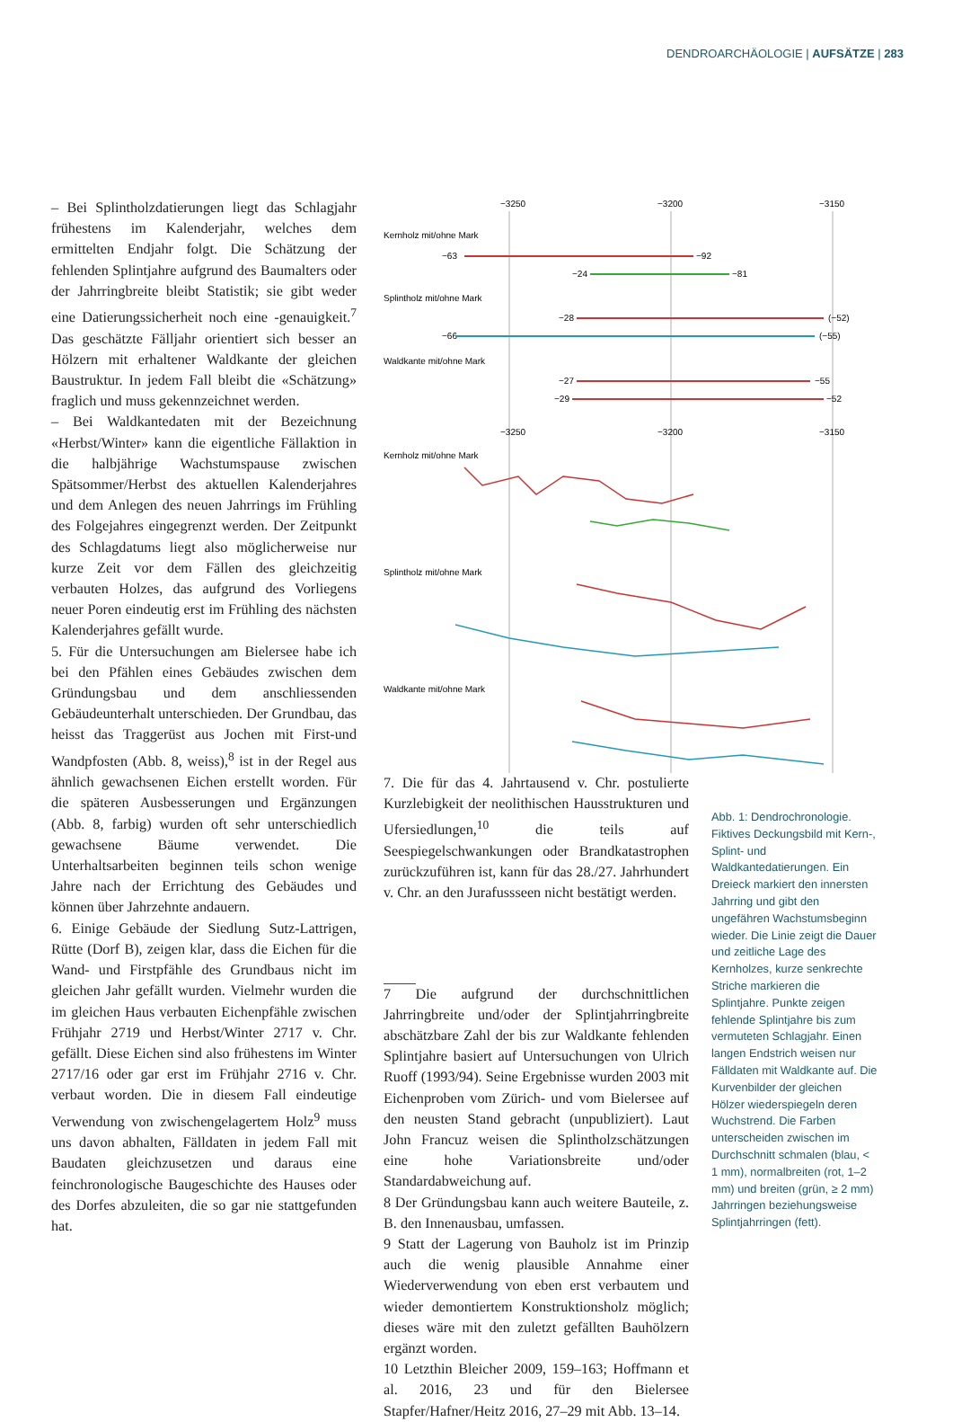DENDROARCHÄOLOGIE | AUFSÄTZE | 283
– Bei Splintholzdatierungen liegt das Schlagjahr frühestens im Kalenderjahr, welches dem ermittelten Endjahr folgt. Die Schätzung der fehlenden Splintjahre aufgrund des Baumalters oder der Jahrringbreite bleibt Statistik; sie gibt weder eine Datierungssicherheit noch eine -genauigkeit.<sup>7</sup> Das geschätzte Fälljahr orientiert sich besser an Hölzern mit erhaltener Waldkante der gleichen Baustruktur. In jedem Fall bleibt die «Schätzung» fraglich und muss gekennzeichnet werden.
– Bei Waldkantedaten mit der Bezeichnung «Herbst/Winter» kann die eigentliche Fällaktion in die halbjährige Wachstumspause zwischen Spätsommer/Herbst des aktuellen Kalenderjahres und dem Anlegen des neuen Jahrrings im Frühling des Folgejahres eingegrenzt werden. Der Zeitpunkt des Schlagdatums liegt also möglicherweise nur kurze Zeit vor dem Fällen des gleichzeitig verbauten Holzes, das aufgrund des Vorliegens neuer Poren eindeutig erst im Frühling des nächsten Kalenderjahres gefällt wurde.
5. Für die Untersuchungen am Bielersee habe ich bei den Pfählen eines Gebäudes zwischen dem Gründungsbau und dem anschliessenden Gebäudeunterhalt unterschieden. Der Grundbau, das heisst das Traggerüst aus Jochen mit First-und Wandpfosten (Abb. 8, weiss),<sup>8</sup> ist in der Regel aus ähnlich gewachsenen Eichen erstellt worden. Für die späteren Ausbesserungen und Ergänzungen (Abb. 8, farbig) wurden oft sehr unterschiedlich gewachsene Bäume verwendet. Die Unterhaltsarbeiten beginnen teils schon wenige Jahre nach der Errichtung des Gebäudes und können über Jahrzehnte andauern.
6. Einige Gebäude der Siedlung Sutz-Lattrigen, Rütte (Dorf B), zeigen klar, dass die Eichen für die Wand- und Firstpfähle des Grundbaus nicht im gleichen Jahr gefällt wurden. Vielmehr wurden die im gleichen Haus verbauten Eichenpfähle zwischen Frühjahr 2719 und Herbst/Winter 2717 v. Chr. gefällt. Diese Eichen sind also frühestens im Winter 2717/16 oder gar erst im Frühjahr 2716 v. Chr. verbaut worden. Die in diesem Fall eindeutige Verwendung von zwischengelagertem Holz<sup>9</sup> muss uns davon abhalten, Fälldaten in jedem Fall mit Baudaten gleichzusetzen und daraus eine feinchronologische Baugeschichte des Hauses oder des Dorfes abzuleiten, die so gar nie stattgefunden hat.
−3250
−3200
−3150
Kernholz mit/ohne Mark
−63
−92
−24
−81
Splintholz mit/ohne Mark
−28
(−52)
−66
(−55)
Waldkante mit/ohne Mark
−27
−55
−29
−52
−3250
−3200
−3150
Kernholz mit/ohne Mark
Splintholz mit/ohne Mark
Waldkante mit/ohne Mark
7. Die für das 4. Jahrtausend v. Chr. postulierte Kurzlebigkeit der neolithischen Hausstrukturen und Ufersiedlungen,<sup>10</sup> die teils auf Seespiegelschwankungen oder Brandkatastrophen zurückzuführen ist, kann für das 28./27. Jahrhundert v. Chr. an den Jurafussseen nicht bestätigt werden.
7 Die aufgrund der durchschnittlichen Jahrringbreite und/oder der Splintjahrringbreite abschätzbare Zahl der bis zur Waldkante fehlenden Splintjahre basiert auf Untersuchungen von Ulrich Ruoff (1993/94). Seine Ergebnisse wurden 2003 mit Eichenproben vom Zürich- und vom Bielersee auf den neusten Stand gebracht (unpubliziert). Laut John Francuz weisen die Splintholzschätzungen eine hohe Variationsbreite und/oder Standardabweichung auf.
8 Der Gründungsbau kann auch weitere Bauteile, z. B. den Innenausbau, umfassen.
9 Statt der Lagerung von Bauholz ist im Prinzip auch die wenig plausible Annahme einer Wiederverwendung von eben erst verbautem und wieder demontiertem Konstruktionsholz möglich; dieses wäre mit den zuletzt gefällten Bauhölzern ergänzt worden.
10 Letzthin Bleicher 2009, 159–163; Hoffmann et al. 2016, 23 und für den Bielersee Stapfer/Hafner/Heitz 2016, 27–29 mit Abb. 13–14.
Abb. 1: Dendrochronologie. Fiktives Deckungsbild mit Kern-, Splint- und Waldkantedatierungen. Ein Dreieck markiert den innersten Jahrring und gibt den ungefähren Wachstumsbeginn wieder. Die Linie zeigt die Dauer und zeitliche Lage des Kernholzes, kurze senkrechte Striche markieren die Splintjahre. Punkte zeigen fehlende Splintjahre bis zum vermuteten Schlagjahr. Einen langen Endstrich weisen nur Fälldaten mit Waldkante auf. Die Kurvenbilder der gleichen Hölzer wiederspiegeln deren Wuchstrend. Die Farben unterscheiden zwischen im Durchschnitt schmalen (blau, < 1 mm), normalbreiten (rot, 1–2 mm) und breiten (grün, ≥ 2 mm) Jahrringen beziehungsweise Splintjahrringen (fett).